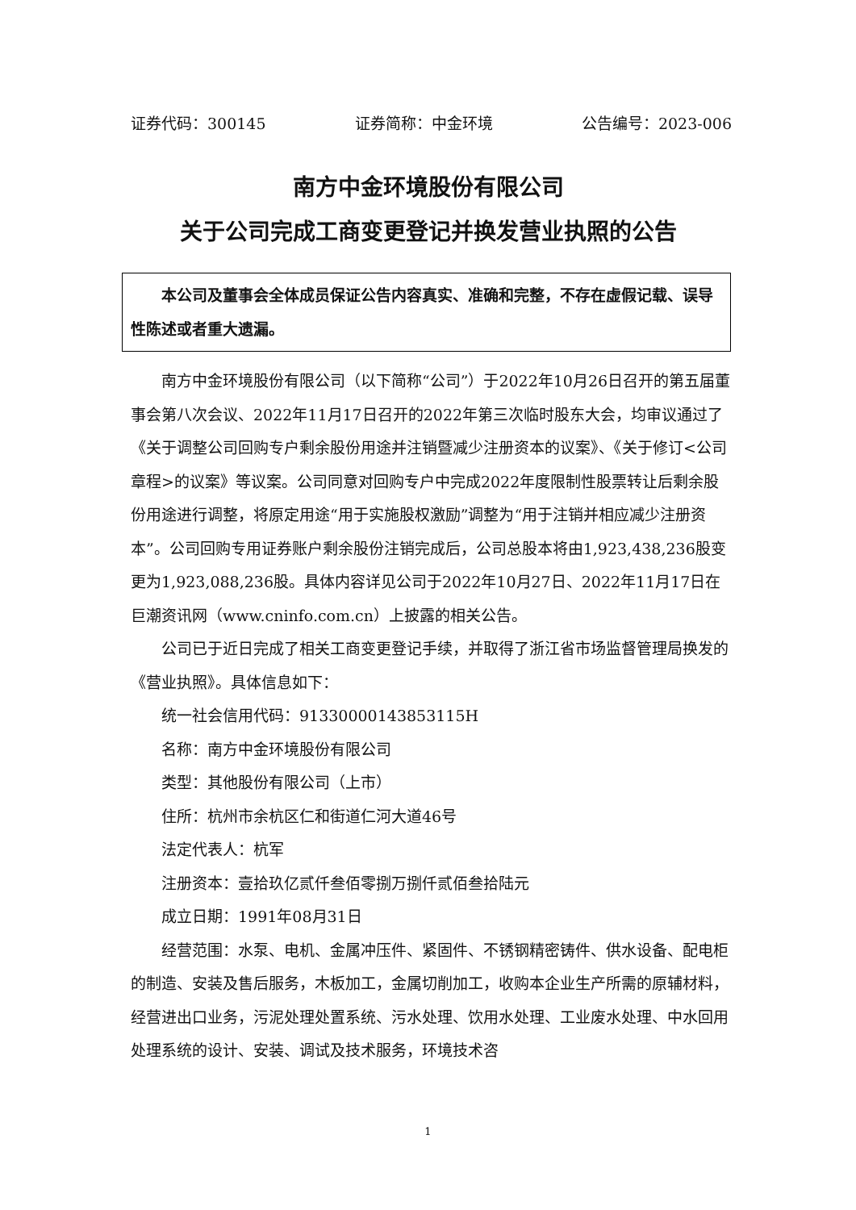证券代码：300145 证券简称：中金环境 公告编号：2023-006
南方中金环境股份有限公司
关于公司完成工商变更登记并换发营业执照的公告
本公司及董事会全体成员保证公告内容真实、准确和完整，不存在虚假记载、误导性陈述或者重大遗漏。
南方中金环境股份有限公司（以下简称“公司”）于2022年10月26日召开的第五届董事会第八次会议、2022年11月17日召开的2022年第三次临时股东大会，均审议通过了《关于调整公司回购专户剩余股份用途并注销暨减少注册资本的议案》、《关于修订<公司章程>的议案》等议案。公司同意对回购专户中完成2022年度限制性股票转让后剩余股份用途进行调整，将原定用途“用于实施股权激励”调整为“用于注销并相应减少注册资本”。公司回购专用证券账户剩余股份注销完成后，公司总股本将由1,923,438,236股变更为1,923,088,236股。具体内容详见公司于2022年10月27日、2022年11月17日在巨潮资讯网（www.cninfo.com.cn）上披露的相关公告。
公司已于近日完成了相关工商变更登记手续，并取得了浙江省市场监督管理局换发的《营业执照》。具体信息如下：
统一社会信用代码：91330000143853115H
名称：南方中金环境股份有限公司
类型：其他股份有限公司（上市）
住所：杭州市余杭区仁和街道仁河大道46号
法定代表人：杭军
注册资本：壹拾玖亿贰仟叁佰零捌万捌仟贰佰叁拾陆元
成立日期：1991年08月31日
经营范围：水泵、电机、金属冲压件、紧固件、不锈钢精密铸件、供水设备、配电柜的制造、安装及售后服务，木板加工，金属切削加工，收购本企业生产所需的原辅材料，经营进出口业务，污泥处理处置系统、污水处理、饮用水处理、工业废水处理、中水回用处理系统的设计、安装、调试及技术服务，环境技术咨
1